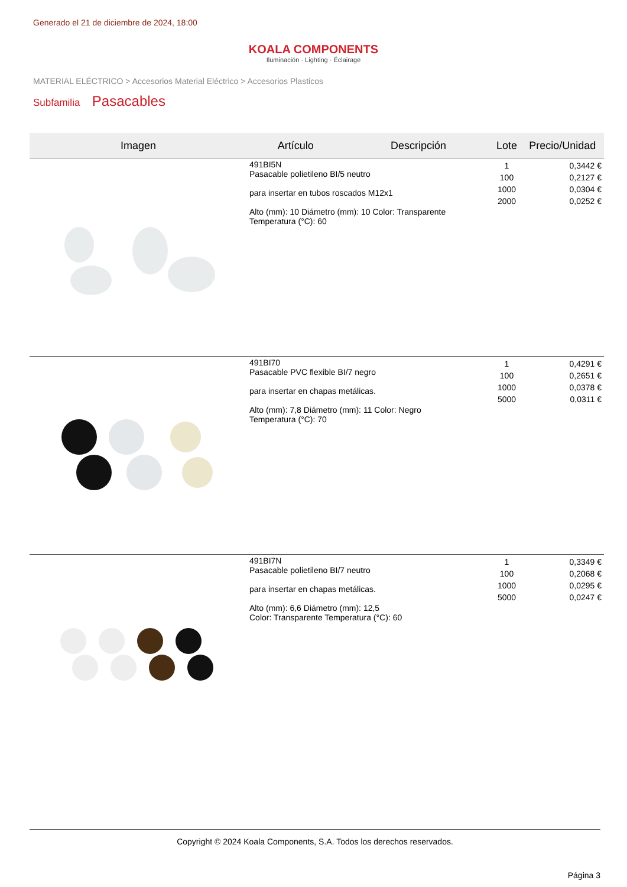Generado el 21 de diciembre de 2024, 18:00
KOALA COMPONENTS
Iluminación · Lighting · Éclairage
MATERIAL ELÉCTRICO > Accesorios Material Eléctrico > Accesorios Plasticos
Subfamilia Pasacables
| Imagen | Artículo | Descripción | Lote | Precio/Unidad |
| --- | --- | --- | --- | --- |
| | 491BI5N Pasacable polietileno BI/5 neutro para insertar en tubos roscados M12x1 Alto (mm): 10 Diámetro (mm): 10 Color: Transparente Temperatura (°C): 60 | | 1 100 1000 2000 | 0,3442 € 0,2127 € 0,0304 € 0,0252 € |
| | 491BI70 Pasacable PVC flexible BI/7 negro para insertar en chapas metálicas. Alto (mm): 7,8 Diámetro (mm): 11 Color: Negro Temperatura (°C): 70 | | 1 100 1000 5000 | 0,4291 € 0,2651 € 0,0378 € 0,0311 € |
| | 491BI7N Pasacable polietileno BI/7 neutro para insertar en chapas metálicas. Alto (mm): 6,6 Diámetro (mm): 12,5 Color: Transparente Temperatura (°C): 60 | | 1 100 1000 5000 | 0,3349 € 0,2068 € 0,0295 € 0,0247 € |
Copyright © 2024 Koala Components, S.A. Todos los derechos reservados.
Página 3